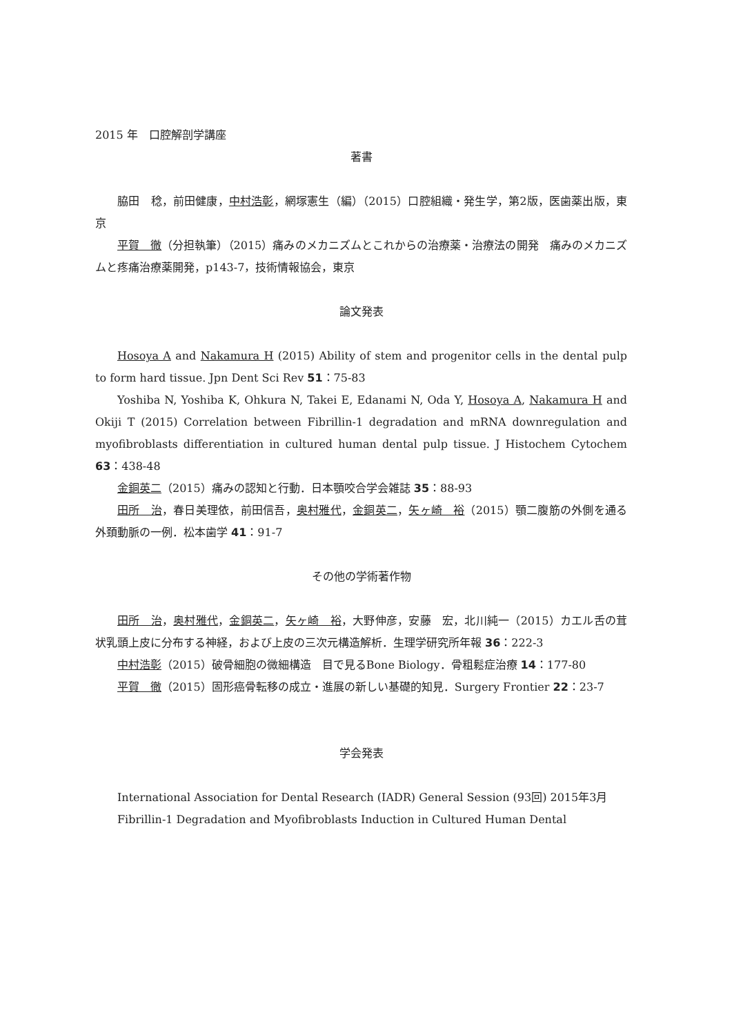2015 年　口腔解剖学講座
著書
脇田　稔，前田健康，中村浩彰，網塚憲生（編）（2015）口腔組織・発生学，第2版，医歯薬出版，東京
平賀　徹（分担執筆）（2015）痛みのメカニズムとこれからの治療薬・治療法の開発　痛みのメカニズムと疼痛治療薬開発，p143-7，技術情報協会，東京
論文発表
Hosoya A and Nakamura H (2015) Ability of stem and progenitor cells in the dental pulp to form hard tissue. Jpn Dent Sci Rev 51：75-83
Yoshiba N, Yoshiba K, Ohkura N, Takei E, Edanami N, Oda Y, Hosoya A, Nakamura H and Okiji T (2015) Correlation between Fibrillin‑1 degradation and mRNA downregulation and myofibroblasts differentiation in cultured human dental pulp tissue. J Histochem Cytochem 63：438-48
金銅英二（2015）痛みの認知と行動．日本顎咬合学会雑誌 35：88-93
田所　治，春日美理依，前田信吾，奥村雅代，金銅英二，矢ヶ崎　裕（2015）顎二腹筋の外側を通る外頚動脈の一例．松本歯学 41：91-7
その他の学術著作物
田所　治，奥村雅代，金銅英二，矢ヶ崎　裕，大野伸彦，安藤　宏，北川純一（2015）カエル舌の茸状乳頭上皮に分布する神経，および上皮の三次元構造解析．生理学研究所年報 36：222-3
中村浩彰（2015）破骨細胞の微細構造　目で見るBone Biology．骨粗鬆症治療 14：177-80
平賀　徹（2015）固形癌骨転移の成立・進展の新しい基礎的知見．Surgery Frontier 22：23-7
学会発表
International Association for Dental Research (IADR) General Session (93回) 2015年3月
Fibrillin-1 Degradation and Myofibroblasts Induction in Cultured Human Dental